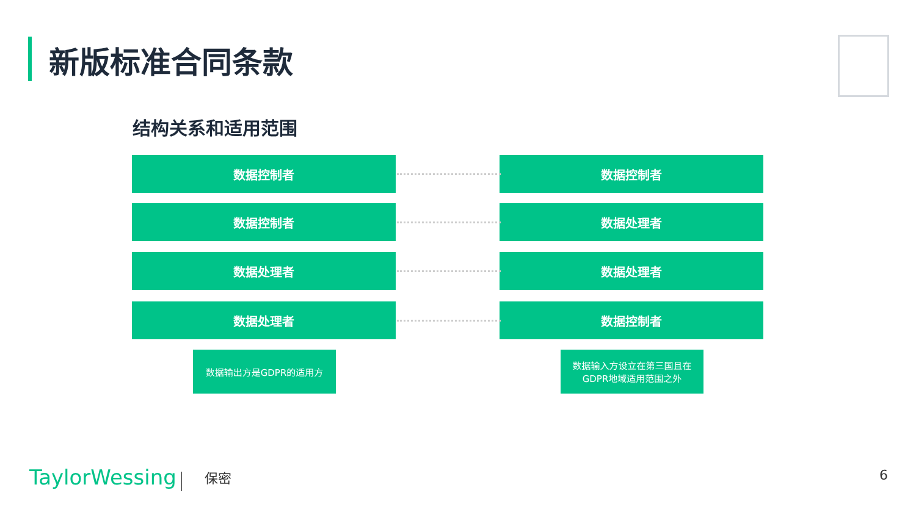新版标准合同条款
结构关系和适用范围
数据控制者 数据控制者
数据控制者 数据处理者
数据处理者 数据处理者
数据处理者 数据控制者
数据输出方是GDPR的适用方
数据输入方设立在第三国且在
GDPR地域适用范围之外
TaylorWessing 保密 6